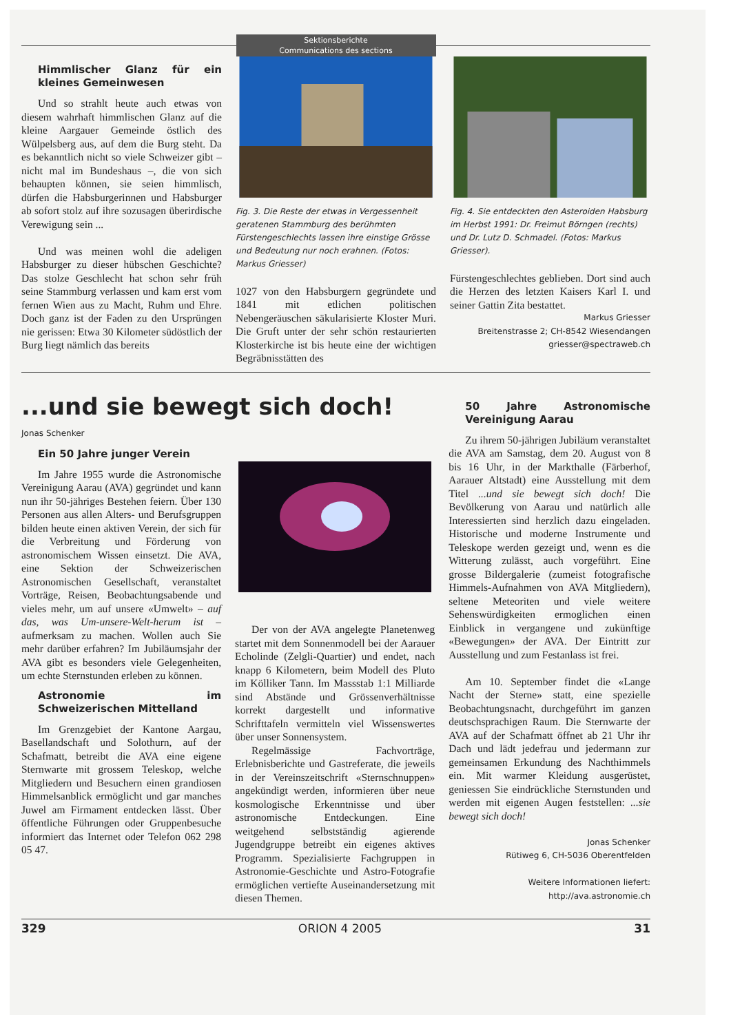Sektionsberichte
Communications des sections
Himmlischer Glanz für ein kleines Gemeinwesen
Und so strahlt heute auch etwas von diesem wahrhaft himmlischen Glanz auf die kleine Aargauer Gemeinde östlich des Wülpelsberg aus, auf dem die Burg steht. Da es bekanntlich nicht so viele Schweizer gibt – nicht mal im Bundeshaus –, die von sich behaupten können, sie seien himmlisch, dürfen die Habsburgerinnen und Habsburger ab sofort stolz auf ihre sozusagen überirdische Verewigung sein ...
Und was meinen wohl die adeligen Habsburger zu dieser hübschen Geschichte? Das stolze Geschlecht hat schon sehr früh seine Stammburg verlassen und kam erst vom fernen Wien aus zu Macht, Ruhm und Ehre. Doch ganz ist der Faden zu den Ursprüngen nie gerissen: Etwa 30 Kilometer südöstlich der Burg liegt nämlich das bereits
Fig. 3. Die Reste der etwas in Vergessenheit geratenen Stammburg des berühmten Fürstengeschlechts lassen ihre einstige Grösse und Bedeutung nur noch erahnen. (Fotos: Markus Griesser)
1027 von den Habsburgern gegründete und 1841 mit etlichen politischen Nebengeräuschen säkularisierte Kloster Muri. Die Gruft unter der sehr schön restaurierten Klosterkirche ist bis heute eine der wichtigen Begräbnisstätten des
Fig. 4. Sie entdeckten den Asteroiden Habsburg im Herbst 1991: Dr. Freimut Börngen (rechts) und Dr. Lutz D. Schmadel. (Fotos: Markus Griesser).
Fürstengeschlechtes geblieben. Dort sind auch die Herzen des letzten Kaisers Karl I. und seiner Gattin Zita bestattet.
Markus Griesser
Breitenstrasse 2; CH-8542 Wiesendangen
griesser@spectraweb.ch
...und sie bewegt sich doch!
Jonas Schenker
Ein 50 Jahre junger Verein
Im Jahre 1955 wurde die Astronomische Vereinigung Aarau (AVA) gegründet und kann nun ihr 50-jähriges Bestehen feiern. Über 130 Personen aus allen Alters- und Berufsgruppen bilden heute einen aktiven Verein, der sich für die Verbreitung und Förderung von astronomischem Wissen einsetzt. Die AVA, eine Sektion der Schweizerischen Astronomischen Gesellschaft, veranstaltet Vorträge, Reisen, Beobachtungsabende und vieles mehr, um auf unsere «Umwelt» – auf das, was Um-unsere-Welt-herum ist – aufmerksam zu machen. Wollen auch Sie mehr darüber erfahren? Im Jubiläumsjahr der AVA gibt es besonders viele Gelegenheiten, um echte Sternstunden erleben zu können.
Astronomie im Schweizerischen Mittelland
Im Grenzgebiet der Kantone Aargau, Basellandschaft und Solothurn, auf der Schafmatt, betreibt die AVA eine eigene Sternwarte mit grossem Teleskop, welche Mitgliedern und Besuchern einen grandiosen Himmelsanblick ermöglicht und gar manches Juwel am Firmament entdecken lässt. Über öffentliche Führungen oder Gruppenbesuche informiert das Internet oder Telefon 062 298 05 47.
Der von der AVA angelegte Planetenweg startet mit dem Sonnenmodell bei der Aarauer Echolinde (Zelgli-Quartier) und endet, nach knapp 6 Kilometern, beim Modell des Pluto im Kölliker Tann. Im Massstab 1:1 Milliarde sind Abstände und Grössenverhältnisse korrekt dargestellt und informative Schrifttafeln vermitteln viel Wissenswertes über unser Sonnensystem.
Regelmässige Fachvorträge, Erlebnisberichte und Gastreferate, die jeweils in der Vereinszeitschrift «Sternschnuppen» angekündigt werden, informieren über neue kosmologische Erkenntnisse und über astronomische Entdeckungen. Eine weitgehend selbstständig agierende Jugendgruppe betreibt ein eigenes aktives Programm. Spezialisierte Fachgruppen in Astronomie-Geschichte und Astro-Fotografie ermöglichen vertiefte Auseinandersetzung mit diesen Themen.
50 Jahre Astronomische Vereinigung Aarau
Zu ihrem 50-jährigen Jubiläum veranstaltet die AVA am Samstag, dem 20. August von 8 bis 16 Uhr, in der Markthalle (Färberhof, Aarauer Altstadt) eine Ausstellung mit dem Titel ...und sie bewegt sich doch! Die Bevölkerung von Aarau und natürlich alle Interessierten sind herzlich dazu eingeladen. Historische und moderne Instrumente und Teleskope werden gezeigt und, wenn es die Witterung zulässt, auch vorgeführt. Eine grosse Bildergalerie (zumeist fotografische Himmels-Aufnahmen von AVA Mitgliedern), seltene Meteoriten und viele weitere Sehenswürdigkeiten ermoglichen einen Einblick in vergangene und zukünftige «Bewegungen» der AVA. Der Eintritt zur Ausstellung und zum Festanlass ist frei.
Am 10. September findet die «Lange Nacht der Sterne» statt, eine spezielle Beobachtungsnacht, durchgeführt im ganzen deutschsprachigen Raum. Die Sternwarte der AVA auf der Schafmatt öffnet ab 21 Uhr ihr Dach und lädt jedefrau und jedermann zur gemeinsamen Erkundung des Nachthimmels ein. Mit warmer Kleidung ausgerüstet, geniessen Sie eindrückliche Sternstunden und werden mit eigenen Augen feststellen: ...sie bewegt sich doch!
Jonas Schenker
Rütiweg 6, CH-5036 Oberentfelden
Weitere Informationen liefert:
http://ava.astronomie.ch
329 ORION 4 2005 31